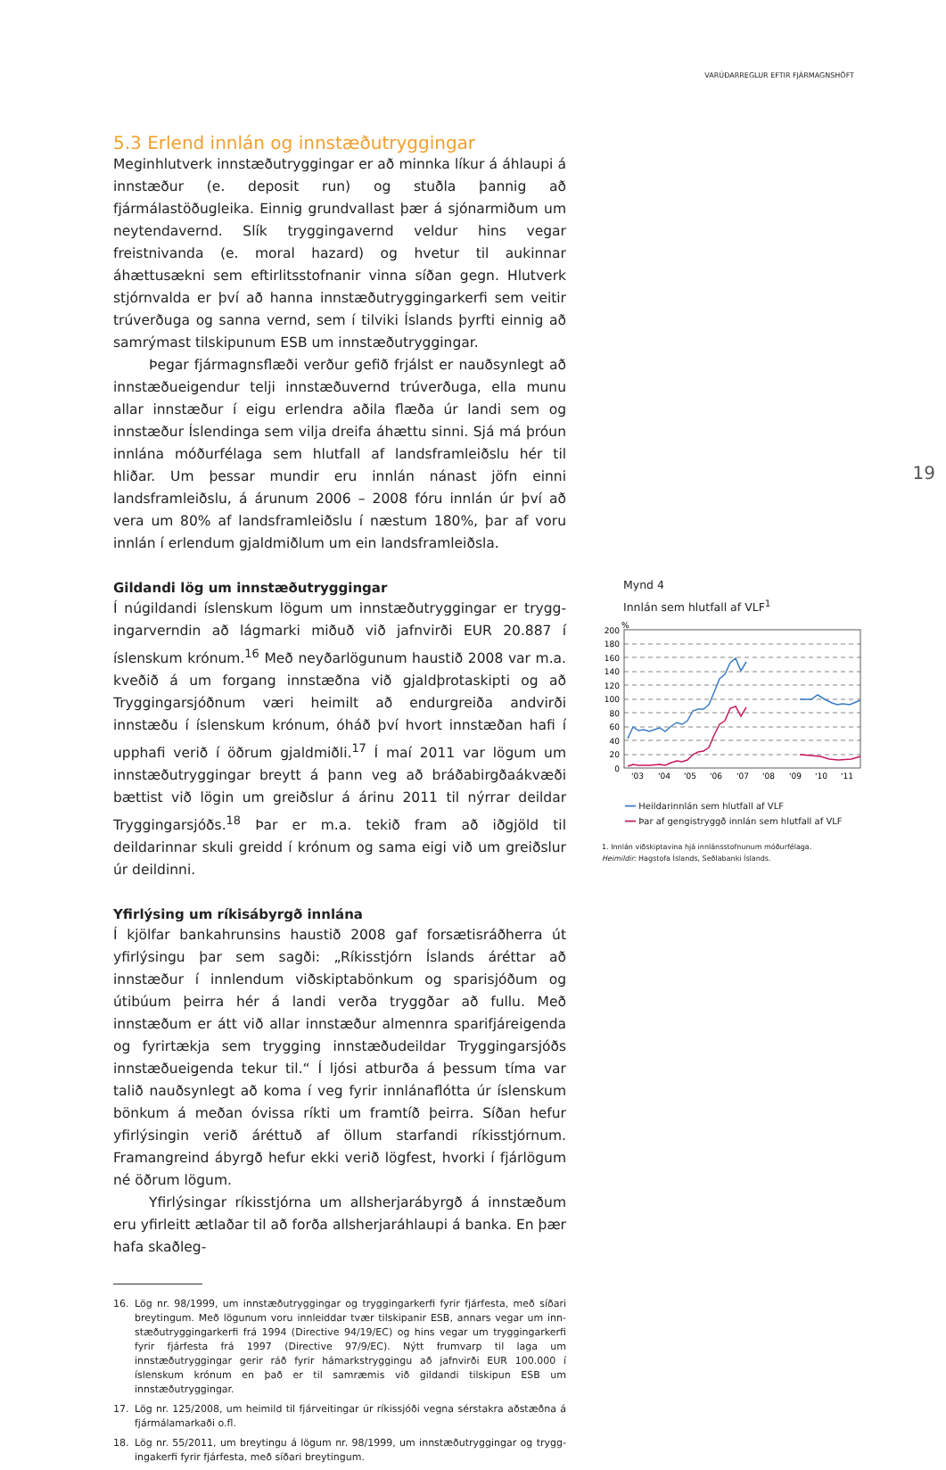VARÚÐARREGLUR EFTIR FJÁRMAGNSHÖFT
5.3 Erlend innlán og innstæðutryggingar
Meginhlutverk innstæðutryggingar er að minnka líkur á áhlaupi á innstæður (e. deposit run) og stuðla þannig að fjármálastöðugleika. Einnig grundvallast þær á sjónarmiðum um neytendavernd. Slík trygg­ingavernd veldur hins vegar freistnivanda (e. moral hazard) og hvetur til aukinnar áhættusækni sem eftirlitsstofnanir vinna síðan gegn. Hlut­verk stjórnvalda er því að hanna innstæðutryggingarkerfi sem veitir trúverðuga og sanna vernd, sem í tilviki Íslands þyrfti einnig að sam­rýmast tilskipunum ESB um innstæðutryggingar.
Þegar fjármagnsflæði verður gefið frjálst er nauðsynlegt að inn­stæðueigendur telji innstæðuvernd trúverðuga, ella munu allar inn­stæður í eigu erlendra aðila flæða úr landi sem og innstæður Íslendinga sem vilja dreifa áhættu sinni. Sjá má þróun innlána móðurfélaga sem hlutfall af landsframleiðslu hér til hliðar. Um þessar mundir eru innlán nánast jöfn einni landsframleiðslu, á árunum 2006 – 2008 fóru innlán úr því að vera um 80% af landsframleiðslu í næstum 180%, þar af voru innlán í erlendum gjaldmiðlum um ein landsframleiðsla.
Gildandi lög um innstæðutryggingar
Í núgildandi íslenskum lögum um innstæðutryggingar er trygg­ingarverndin að lágmarki miðuð við jafnvirði EUR 20.887 í íslenskum krónum.<sup>16</sup> Með neyðarlögunum haustið 2008 var m.a. kveðið á um forgang innstæðna við gjaldþrotaskipti og að Tryggingarsjóðnum væri heimilt að endurgreiða andvirði innstæðu í íslenskum krónum, óháð því hvort innstæðan hafi í upphafi verið í öðrum gjaldmiðli.<sup>17</sup> Í maí 2011 var lögum um innstæðutryggingar breytt á þann veg að bráðabirgða­ákvæði bættist við lögin um greiðslur á árinu 2011 til nýrrar deildar Tryggingarsjóðs.<sup>18</sup> Þar er m.a. tekið fram að iðgjöld til deildarinnar skuli greidd í krónum og sama eigi við um greiðslur úr deildinni.
Yfirlýsing um ríkisábyrgð innlána
Í kjölfar bankahrunsins haustið 2008 gaf forsætisráðherra út yfirlýsingu þar sem sagði: „Ríkisstjórn Íslands áréttar að innstæður í innlendum viðskiptabönkum og sparisjóðum og útibúum þeirra hér á landi verða tryggðar að fullu. Með innstæðum er átt við allar innstæður almennra sparifjáreigenda og fyrirtækja sem trygging innstæðudeildar Trygg­ingarsjóðs innstæðueigenda tekur til.“ Í ljósi atburða á þessum tíma var talið nauðsynlegt að koma í veg fyrir innlánaflótta úr íslenskum bönkum á meðan óvissa ríkti um framtíð þeirra. Síðan hefur yfirlýsing­in verið áréttuð af öllum starfandi ríkisstjórnum. Framangreind ábyrgð hefur ekki verið lögfest, hvorki í fjárlögum né öðrum lögum.
Yfirlýsingar ríkisstjórna um allsherjarábyrgð á innstæðum eru yfir­leitt ætlaðar til að forða allsherjaráhlaupi á banka. En þær hafa skaðleg-
16. Lög nr. 98/1999, um innstæðutryggingar og tryggingarkerfi fyrir fjárfesta, með síðari breytingum. Með lögunum voru innleiddar tvær tilskipanir ESB, annars vegar um inn­stæðutryggingarkerfi frá 1994 (Directive 94/19/EC) og hins vegar um tryggingarkerfi fyrir fjárfesta frá 1997 (Directive 97/9/EC). Nýtt frumvarp til laga um innstæðutryggingar gerir ráð fyrir hámarkstryggingu að jafnvirði EUR 100.000 í íslenskum krónum en það er til samræmis við gildandi tilskipun ESB um innstæðutryggingar.
17. Lög nr. 125/2008, um heimild til fjárveitingar úr ríkissjóði vegna sérstakra aðstæðna á fjár­málamarkaði o.fl.
18. Lög nr. 55/2011, um breytingu á lögum nr. 98/1999, um innstæðutryggingar og trygg­ingakerfi fyrir fjárfesta, með síðari breytingum.
19
Mynd 4
Innlán sem hlutfall af VLF<sup>1</sup>
%
200
180
160
140
120
100
80
60
40
20
0
'03
'04
'05
'06
'07
'08
'09
'10
'11
━━ Heildarinnlán sem hlutfall af VLF
━━ Þar af gengistryggð innlán sem hlutfall af VLF
1. Innlán viðskiptavina hjá innlánsstofnunum móðurfélaga.
Heimildir: Hagstofa Íslands, Seðlabanki Íslands.